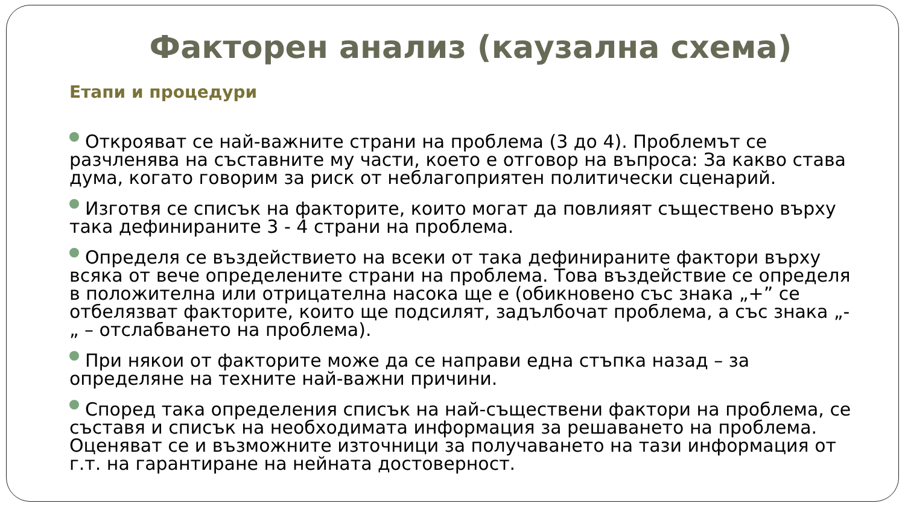Факторен анализ (каузална схема)
Етапи и процедури
Открояват се най-важните страни на проблема (3 до 4). Проблемът се разчленява на съставните му части, което е отговор на въпроса: За какво става дума, когато говорим за риск от неблагоприятен политически сценарий.
Изготвя се списък на факторите, които могат да повлияят съществено върху така дефинираните 3 - 4 страни на проблема.
Определя се въздействието на всеки от така дефинираните фактори върху всяка от вече определените страни на проблема. Това въздействие се определя в положителна или отрицателна насока ще е (обикновено със знака „+” се отбелязват факторите, които ще подсилят, задълбочат проблема, а със знака „-„ – отслабването на проблема).
При някои от факторите може да се направи една стъпка назад – за определяне на техните най-важни причини.
Според така определения списък на най-съществени фактори на проблема, се съставя и списък на необходимата информация за решаването на проблема. Оценяват се и възможните източници за получаването на тази информация от г.т. на гарантиране на нейната достоверност.